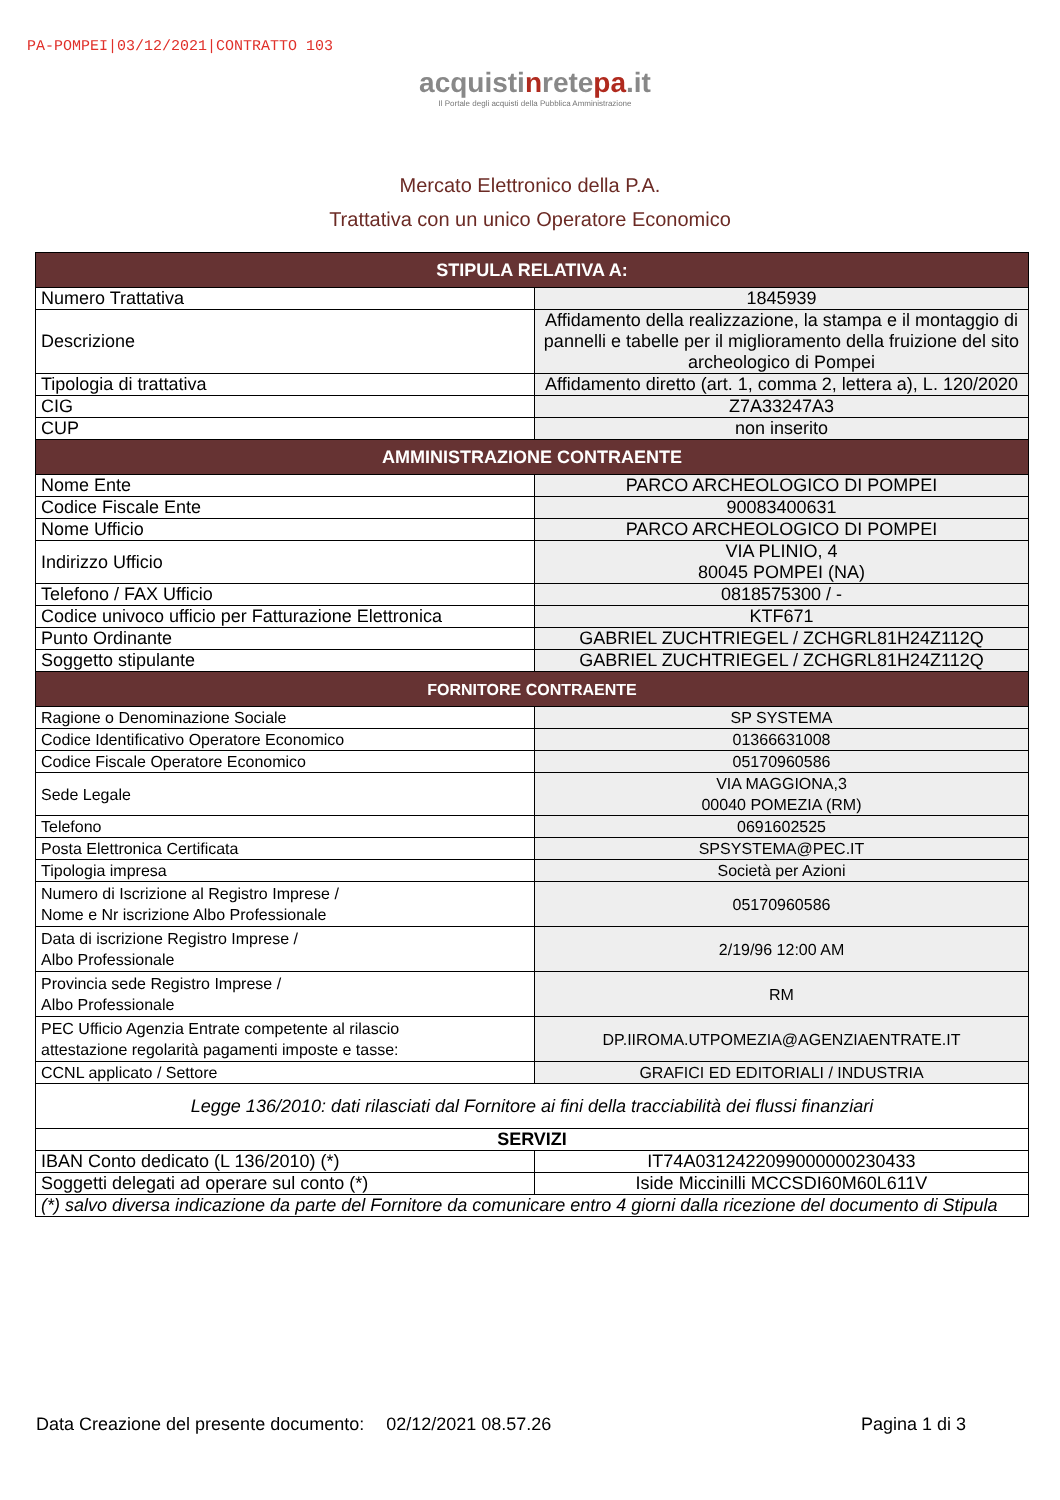PA-POMPEI|03/12/2021|CONTRATTO 103
acquistinretepa.it
Il Portale degli acquisti della Pubblica Amministrazione
Mercato Elettronico della P.A.
Trattativa con un unico Operatore Economico
| STIPULA RELATIVA A: | |
| --- | --- |
| Numero Trattativa | 1845939 |
| Descrizione | Affidamento della realizzazione, la stampa e il montaggio di pannelli e tabelle per il miglioramento della fruizione del sito archeologico di Pompei |
| Tipologia di trattativa | Affidamento diretto (art. 1, comma 2, lettera a), L. 120/2020 |
| CIG | Z7A33247A3 |
| CUP | non inserito |
| AMMINISTRAZIONE CONTRAENTE | |
| Nome Ente | PARCO ARCHEOLOGICO DI POMPEI |
| Codice Fiscale Ente | 90083400631 |
| Nome Ufficio | PARCO ARCHEOLOGICO DI POMPEI |
| Indirizzo Ufficio | VIA PLINIO, 4 80045 POMPEI (NA) |
| Telefono / FAX Ufficio | 0818575300 / - |
| Codice univoco ufficio per Fatturazione Elettronica | KTF671 |
| Punto Ordinante | GABRIEL ZUCHTRIEGEL / ZCHGRL81H24Z112Q |
| Soggetto stipulante | GABRIEL ZUCHTRIEGEL / ZCHGRL81H24Z112Q |
| FORNITORE CONTRAENTE | |
| Ragione o Denominazione Sociale | SP SYSTEMA |
| Codice Identificativo Operatore Economico | 01366631008 |
| Codice Fiscale Operatore Economico | 05170960586 |
| Sede Legale | VIA MAGGIONA,3 00040 POMEZIA (RM) |
| Telefono | 0691602525 |
| Posta Elettronica Certificata | SPSYSTEMA@PEC.IT |
| Tipologia impresa | Società per Azioni |
| Numero di Iscrizione al Registro Imprese / Nome e Nr iscrizione Albo Professionale | 05170960586 |
| Data di iscrizione Registro Imprese / Albo Professionale | 2/19/96 12:00 AM |
| Provincia sede Registro Imprese / Albo Professionale | RM |
| PEC Ufficio Agenzia Entrate competente al rilascio attestazione regolarità pagamenti imposte e tasse: | DP.IIROMA.UTPOMEZIA@AGENZIAENTRATE.IT |
| CCNL applicato / Settore | GRAFICI ED EDITORIALI / INDUSTRIA |
| Legge 136/2010: dati rilasciati dal Fornitore ai fini della tracciabilità dei flussi finanziari | |
| SERVIZI | |
| IBAN Conto dedicato (L 136/2010) (*) | IT74A0312422099000000230433 |
| Soggetti delegati ad operare sul conto (*) | Iside Miccinilli MCCSDI60M60L611V |
| (*) salvo diversa indicazione da parte del Fornitore da comunicare entro 4 giorni dalla ricezione del documento di Stipula | |
Data Creazione del presente documento: 02/12/2021 08.57.26 Pagina 1 di 3